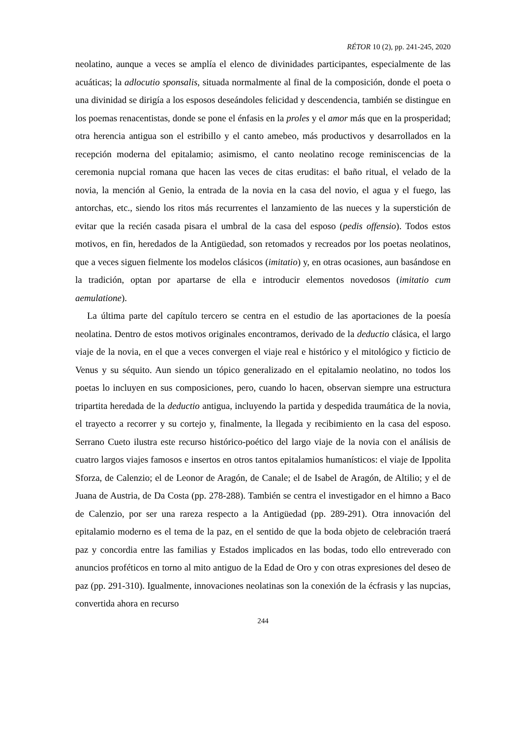RÉTOR 10 (2), pp. 241-245, 2020
neolatino, aunque a veces se amplía el elenco de divinidades participantes, especialmente de las acuáticas; la adlocutio sponsalis, situada normalmente al final de la composición, donde el poeta o una divinidad se dirigía a los esposos deseándoles felicidad y descendencia, también se distingue en los poemas renacentistas, donde se pone el énfasis en la proles y el amor más que en la prosperidad; otra herencia antigua son el estribillo y el canto amebeo, más productivos y desarrollados en la recepción moderna del epitalamio; asimismo, el canto neolatino recoge reminiscencias de la ceremonia nupcial romana que hacen las veces de citas eruditas: el baño ritual, el velado de la novia, la mención al Genio, la entrada de la novia en la casa del novio, el agua y el fuego, las antorchas, etc., siendo los ritos más recurrentes el lanzamiento de las nueces y la superstición de evitar que la recién casada pisara el umbral de la casa del esposo (pedis offensio). Todos estos motivos, en fin, heredados de la Antigüedad, son retomados y recreados por los poetas neolatinos, que a veces siguen fielmente los modelos clásicos (imitatio) y, en otras ocasiones, aun basándose en la tradición, optan por apartarse de ella e introducir elementos novedosos (imitatio cum aemulatione).
La última parte del capítulo tercero se centra en el estudio de las aportaciones de la poesía neolatina. Dentro de estos motivos originales encontramos, derivado de la deductio clásica, el largo viaje de la novia, en el que a veces convergen el viaje real e histórico y el mitológico y ficticio de Venus y su séquito. Aun siendo un tópico generalizado en el epitalamio neolatino, no todos los poetas lo incluyen en sus composiciones, pero, cuando lo hacen, observan siempre una estructura tripartita heredada de la deductio antigua, incluyendo la partida y despedida traumática de la novia, el trayecto a recorrer y su cortejo y, finalmente, la llegada y recibimiento en la casa del esposo. Serrano Cueto ilustra este recurso histórico-poético del largo viaje de la novia con el análisis de cuatro largos viajes famosos e insertos en otros tantos epitalamios humanísticos: el viaje de Ippolita Sforza, de Calenzio; el de Leonor de Aragón, de Canale; el de Isabel de Aragón, de Altilio; y el de Juana de Austria, de Da Costa (pp. 278-288). También se centra el investigador en el himno a Baco de Calenzio, por ser una rareza respecto a la Antigüedad (pp. 289-291). Otra innovación del epitalamio moderno es el tema de la paz, en el sentido de que la boda objeto de celebración traerá paz y concordia entre las familias y Estados implicados en las bodas, todo ello entreverado con anuncios proféticos en torno al mito antiguo de la Edad de Oro y con otras expresiones del deseo de paz (pp. 291-310). Igualmente, innovaciones neolatinas son la conexión de la écfrasis y las nupcias, convertida ahora en recurso
244